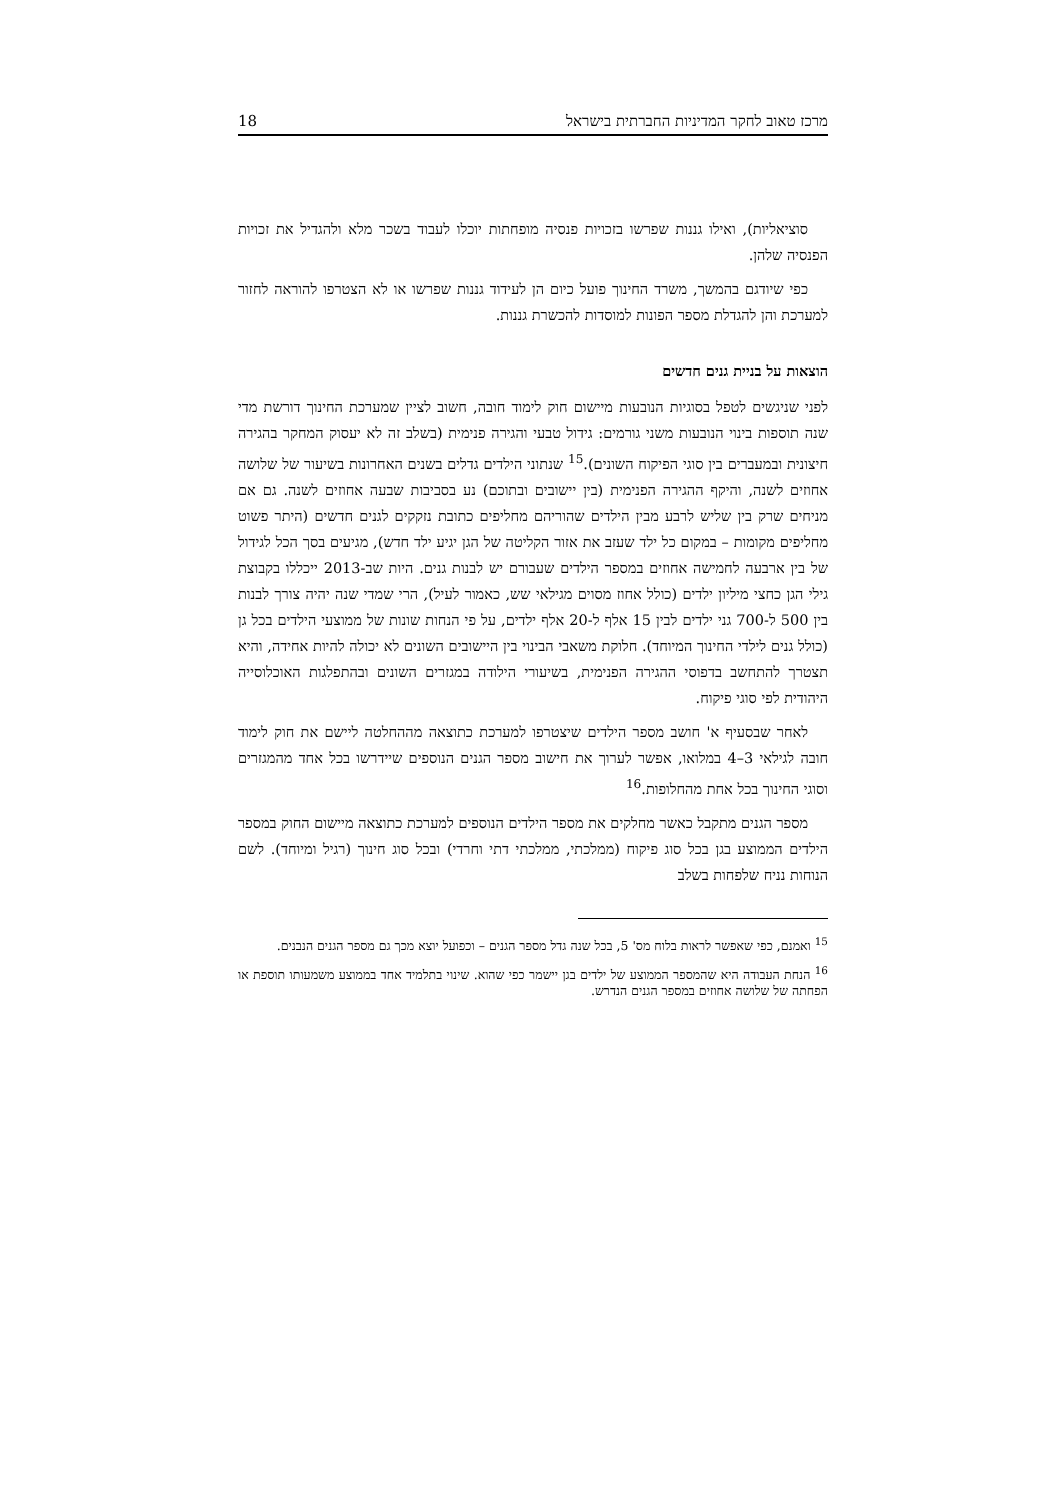מרכז טאוב לחקר המדיניות החברתית בישראל 18
סוציאליות), ואילו גננות שפרשו בזכויות פנסיה מופחתות יוכלו לעבוד בשכר מלא ולהגדיל את זכויות הפנסיה שלהן.
כפי שיודגם בהמשך, משרד החינוך פועל כיום הן לעידוד גננות שפרשו או לא הצטרפו להוראה לחזור למערכת והן להגדלת מספר הפונות למוסדות להכשרת גננות.
הוצאות על בניית גנים חדשים
לפני שניגשים לטפל בסוגיות הנובעות מיישום חוק לימוד חובה, חשוב לציין שמערכת החינוך דורשת מדי שנה תוספות בינוי הנובעות משני גורמים: גידול טבעי והגירה פנימית (בשלב זה לא יעסוק המחקר בהגירה חיצונית ובמעברים בין סוגי הפיקוח השונים).<sup>15</sup> שנתוני הילדים גדלים בשנים האחרונות בשיעור של שלושה אחוזים לשנה, והיקף ההגירה הפנימית (בין יישובים ובתוכם) נע בסביבות שבעה אחוזים לשנה. גם אם מניחים שרק בין שליש לרבע מבין הילדים שהוריהם מחליפים כתובת נזקקים לגנים חדשים (היתר פשוט מחליפים מקומות – במקום כל ילד שעזב את אזור הקליטה של הגן יגיע ילד חדש), מגיעים בסך הכל לגידול של בין ארבעה לחמישה אחוזים במספר הילדים שעבורם יש לבנות גנים. היות שב-2013 ייכללו בקבוצת גילי הגן כחצי מיליון ילדים (כולל אחוז מסוים מגילאי שש, כאמור לעיל), הרי שמדי שנה יהיה צורך לבנות בין 500 ל-700 גני ילדים לבין 15 אלף ל-20 אלף ילדים, על פי הנחות שונות של ממוצעי הילדים בכל גן (כולל גנים לילדי החינוך המיוחד). חלוקת משאבי הבינוי בין היישובים השונים לא יכולה להיות אחידה, והיא תצטרך להתחשב בדפוסי ההגירה הפנימית, בשיעורי הילודה במגזרים השונים ובהתפלגות האוכלוסייה היהודית לפי סוגי פיקוח.
לאחר שבסעיף א' חושב מספר הילדים שיצטרפו למערכת כתוצאה מההחלטה ליישם את חוק לימוד חובה לגילאי 3–4 במלואו, אפשר לערוך את חישוב מספר הגנים הנוספים שיידרשו בכל אחד מהמגזרים וסוגי החינוך בכל אחת מהחלופות.<sup>16</sup>
מספר הגנים מתקבל כאשר מחלקים את מספר הילדים הנוספים למערכת כתוצאה מיישום החוק במספר הילדים הממוצע בגן בכל סוג פיקוח (ממלכתי, ממלכתי דתי וחרדי) ובכל סוג חינוך (רגיל ומיוחד). לשם הנוחות נניח שלפחות בשלב
<sup>15</sup> ואמנם, כפי שאפשר לראות בלוח מס' 5, בכל שנה גדל מספר הגנים – וכפועל יוצא מכך גם מספר הגנים הנבנים.
<sup>16</sup> הנחת העבודה היא שהמספר הממוצע של ילדים בגן יישמר כפי שהוא. שינוי בתלמיד אחד בממוצע משמעותו תוספת או הפחתה של שלושה אחוזים במספר הגנים הנדרש.